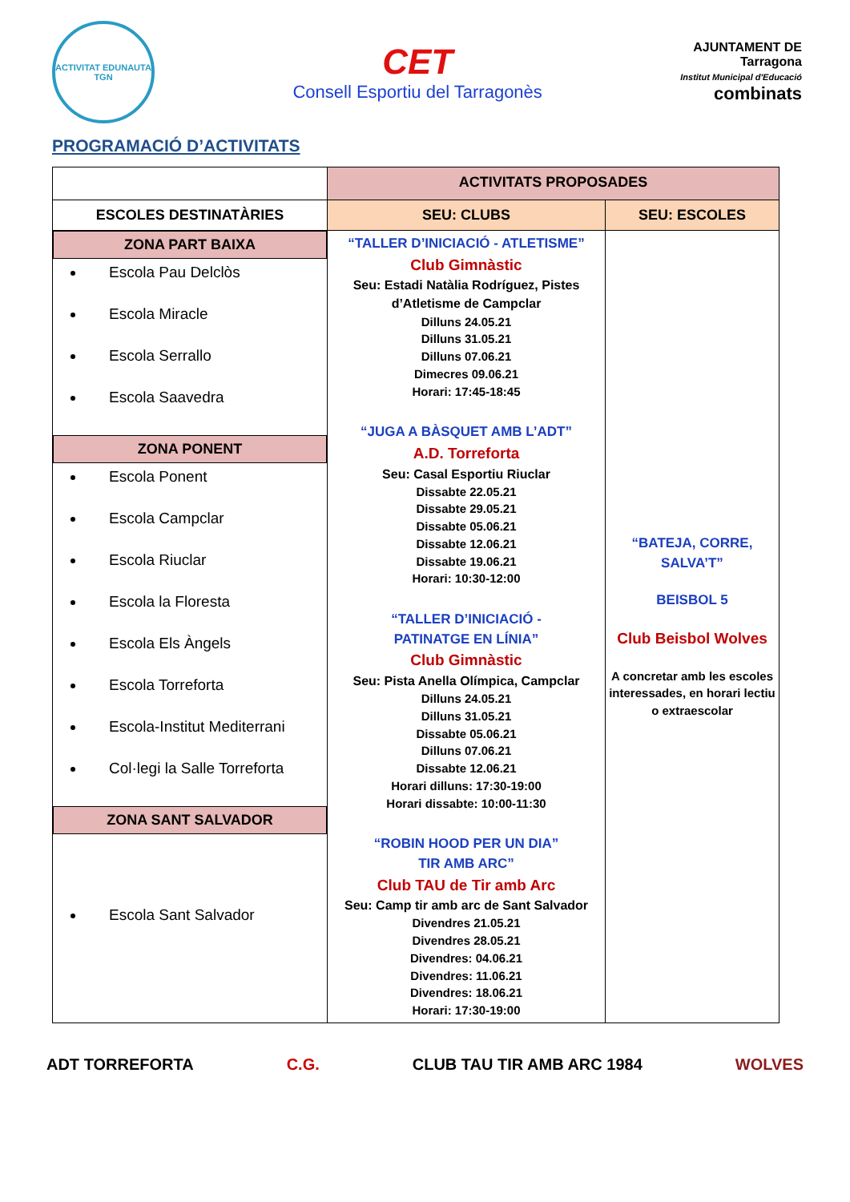ACTIVITAT EDUNAUTA TGN
CET
Consell Esportiu del Tarragonès
AJUNTAMENT DE
Tarragona
Institut Municipal d'Educació
combinats
PROGRAMACIÓ D’ACTIVITATS
| | ACTIVITATS PROPOSADES | |
| ESCOLES DESTINATÀRIES | SEU: CLUBS | SEU: ESCOLES |
| ZONA PART BAIXA Escola Pau Delclòs Escola Miracle Escola Serrallo Escola Saavedra ZONA PONENT Escola Ponent Escola Campclar Escola Riuclar Escola la Floresta Escola Els Àngels Escola Torreforta Escola-Institut Mediterrani Col·legi la Salle Torreforta ZONA SANT SALVADOR Escola Sant Salvador | “TALLER D’INICIACIÓ - ATLETISME” Club Gimnàstic Seu: Estadi Natàlia Rodríguez, Pistes d’Atletisme de Campclar Dilluns 24.05.21 Dilluns 31.05.21 Dilluns 07.06.21 Dimecres 09.06.21 Horari: 17:45-18:45 “JUGA A BÀSQUET AMB L’ADT” A.D. Torreforta Seu: Casal Esportiu Riuclar Dissabte 22.05.21 Dissabte 29.05.21 Dissabte 05.06.21 Dissabte 12.06.21 Dissabte 19.06.21 Horari: 10:30-12:00 “TALLER D’INICIACIÓ - PATINATGE EN LÍNIA” Club Gimnàstic Seu: Pista Anella Olímpica, Campclar Dilluns 24.05.21 Dilluns 31.05.21 Dissabte 05.06.21 Dilluns 07.06.21 Dissabte 12.06.21 Horari dilluns: 17:30-19:00 Horari dissabte: 10:00-11:30 “ROBIN HOOD PER UN DIA” TIR AMB ARC” Club TAU de Tir amb Arc Seu: Camp tir amb arc de Sant Salvador Divendres 21.05.21 Divendres 28.05.21 Divendres: 04.06.21 Divendres: 11.06.21 Divendres: 18.06.21 Horari: 17:30-19:00 | “BATEJA, CORRE, SALVA’T” BEISBOL 5 Club Beisbol Wolves A concretar amb les escoles interessades, en horari lectiu o extraescolar |
ADT TORREFORTA C.G. CLUB TAU TIR AMB ARC 1984 WOLVES